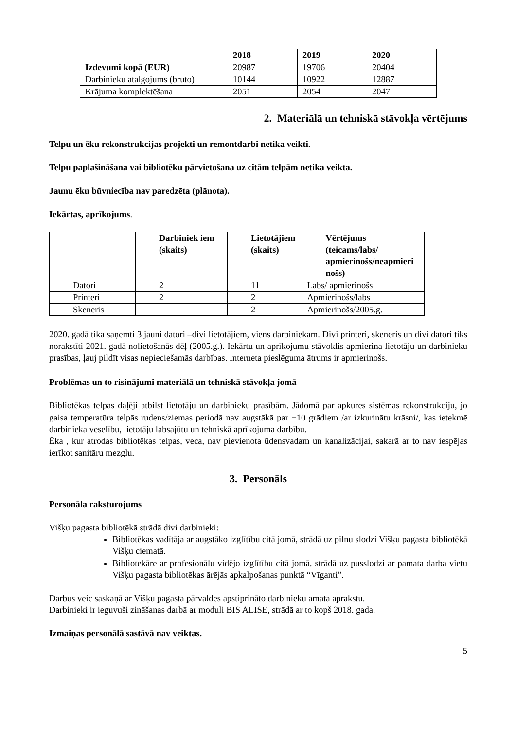| | 2018 | 2019 | 2020 |
| --- | --- | --- | --- |
| Izdevumi kopā (EUR) | 20987 | 19706 | 20404 |
| Darbinieku atalgojums (bruto) | 10144 | 10922 | 12887 |
| Krājuma komplektēšana | 2051 | 2054 | 2047 |
2. Materiālā un tehniskā stāvokļa vērtējums
Telpu un ēku rekonstrukcijas projekti un remontdarbi netika veikti.
Telpu paplašināšana vai bibliotēku pārvietošana uz citām telpām netika veikta.
Jaunu ēku būvniecība nav paredzēta (plānota).
Iekārtas, aprīkojums.
| | Darbiniek iem (skaits) | Lietotājiem (skaits) | Vērtējums (teicams/labs/ apmierinošs/neapmieri nošs) |
| --- | --- | --- | --- |
| Datori | 2 | 11 | Labs/ apmierinošs |
| Printeri | 2 | 2 | Apmierinošs/labs |
| Skeneris | | 2 | Apmierinošs/2005.g. |
2020. gadā tika saņemti 3 jauni datori –divi lietotājiem, viens darbiniekam. Divi printeri, skeneris un divi datori tiks norakstīti 2021. gadā nolietošanās dēļ (2005.g.). Iekārtu un aprīkojumu stāvoklis apmierina lietotāju un darbinieku prasības, ļauj pildīt visas nepieciešamās darbības. Interneta pieslēguma ātrums ir apmierinošs.
Problēmas un to risinājumi materiālā un tehniskā stāvokļa jomā
Bibliotēkas telpas daļēji atbilst lietotāju un darbinieku prasībām. Jādomā par apkures sistēmas rekonstrukciju, jo gaisa temperatūra telpās rudens/ziemas periodā nav augstākā par +10 grādiem /ar izkurinātu krāsni/, kas ietekmē darbinieka veselību, lietotāju labsajūtu un tehniskā aprīkojuma darbību.
Ēka , kur atrodas bibliotēkas telpas, veca, nav pievienota ūdensvadam un kanalizācijai, sakarā ar to nav iespējas ierīkot sanitāru mezglu.
3. Personāls
Personāla raksturojums
Višķu pagasta bibliotēkā strādā divi darbinieki:
Bibliotēkas vadītāja ar augstāko izglītību citā jomā, strādā uz pilnu slodzi Višķu pagasta bibliotēkā Višķu ciematā.
Bibliotekāre ar profesionālu vidējo izglītību citā jomā, strādā uz pusslodzi ar pamata darba vietu Višķu pagasta bibliotēkas ārējās apkalpošanas punktā “Vīganti”.
Darbus veic saskaņā ar Višķu pagasta pārvaldes apstiprināto darbinieku amata aprakstu.
Darbinieki ir ieguvuši zināšanas darbā ar moduli BIS ALISE, strādā ar to kopš 2018. gada.
Izmaiņas personālā sastāvā nav veiktas.
5